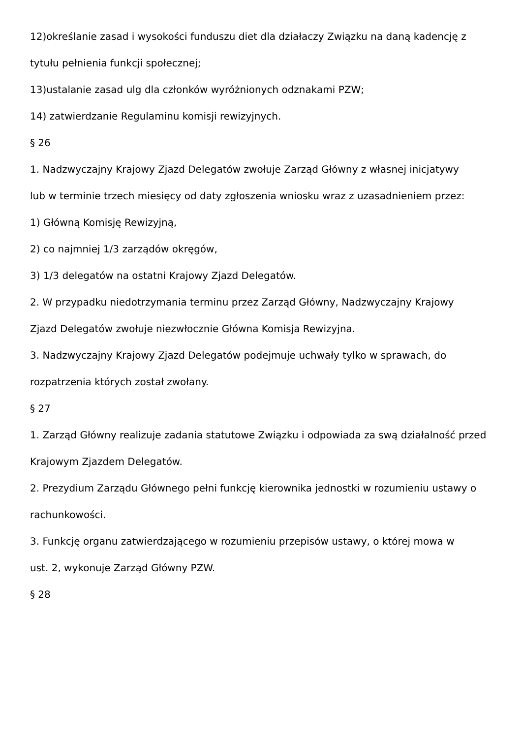12)określanie zasad i wysokości funduszu diet dla działaczy Związku na daną kadencję z
tytułu pełnienia funkcji społecznej;
13)ustalanie zasad ulg dla członków wyróżnionych odznakami PZW;
14) zatwierdzanie Regulaminu komisji rewizyjnych.
§ 26
1. Nadzwyczajny Krajowy Zjazd Delegatów zwołuje Zarząd Główny z własnej inicjatywy
lub w terminie trzech miesięcy od daty zgłoszenia wniosku wraz z uzasadnieniem przez:
1) Główną Komisję Rewizyjną,
2) co najmniej 1/3 zarządów okręgów,
3) 1/3 delegatów na ostatni Krajowy Zjazd Delegatów.
2. W przypadku niedotrzymania terminu przez Zarząd Główny, Nadzwyczajny Krajowy
Zjazd Delegatów zwołuje niezwłocznie Główna Komisja Rewizyjna.
3. Nadzwyczajny Krajowy Zjazd Delegatów podejmuje uchwały tylko w sprawach, do
rozpatrzenia których został zwołany.
§ 27
1. Zarząd Główny realizuje zadania statutowe Związku i odpowiada za swą działalność przed
Krajowym Zjazdem Delegatów.
2. Prezydium Zarządu Głównego pełni funkcję kierownika jednostki w rozumieniu ustawy o
rachunkowości.
3. Funkcję organu zatwierdzającego w rozumieniu przepisów ustawy, o której mowa w
ust. 2, wykonuje Zarząd Główny PZW.
§ 28